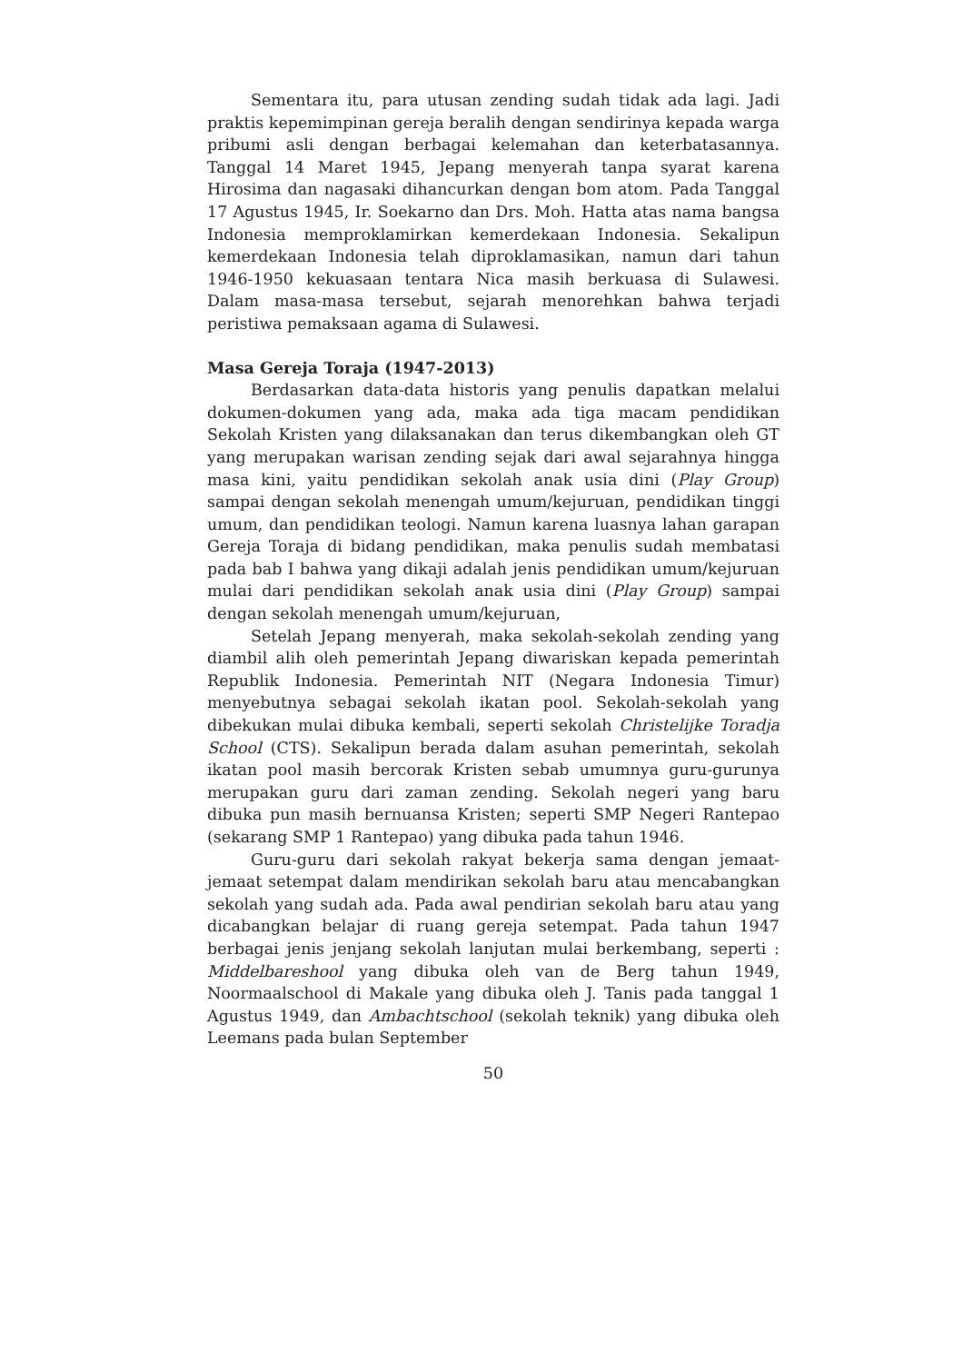Sementara itu, para utusan zending sudah tidak ada lagi. Jadi praktis kepemimpinan gereja beralih dengan sendirinya kepada warga pribumi asli dengan berbagai kelemahan dan keterbatasannya. Tanggal 14 Maret 1945, Jepang menyerah tanpa syarat karena Hirosima dan nagasaki dihancurkan dengan bom atom. Pada Tanggal 17 Agustus 1945, Ir. Soekarno dan Drs. Moh. Hatta atas nama bangsa Indonesia memproklamirkan kemerdekaan Indonesia. Sekalipun kemerdekaan Indonesia telah diproklamasikan, namun dari tahun 1946-1950 kekuasaan tentara Nica masih berkuasa di Sulawesi. Dalam masa-masa tersebut, sejarah menorehkan bahwa terjadi peristiwa pemaksaan agama di Sulawesi.
Masa Gereja Toraja (1947-2013)
Berdasarkan data-data historis yang penulis dapatkan melalui dokumen-dokumen yang ada, maka ada tiga macam pendidikan Sekolah Kristen yang dilaksanakan dan terus dikembangkan oleh GT yang merupakan warisan zending sejak dari awal sejarahnya hingga masa kini, yaitu pendidikan sekolah anak usia dini (Play Group) sampai dengan sekolah menengah umum/kejuruan, pendidikan tinggi umum, dan pendidikan teologi. Namun karena luasnya lahan garapan Gereja Toraja di bidang pendidikan, maka penulis sudah membatasi pada bab I bahwa yang dikaji adalah jenis pendidikan umum/kejuruan mulai dari pendidikan sekolah anak usia dini (Play Group) sampai dengan sekolah menengah umum/kejuruan,
Setelah Jepang menyerah, maka sekolah-sekolah zending yang diambil alih oleh pemerintah Jepang diwariskan kepada pemerintah Republik Indonesia. Pemerintah NIT (Negara Indonesia Timur) menyebutnya sebagai sekolah ikatan pool. Sekolah-sekolah yang dibekukan mulai dibuka kembali, seperti sekolah Christelijke Toradja School (CTS). Sekalipun berada dalam asuhan pemerintah, sekolah ikatan pool masih bercorak Kristen sebab umumnya guru-gurunya merupakan guru dari zaman zending. Sekolah negeri yang baru dibuka pun masih bernuansa Kristen; seperti SMP Negeri Rantepao (sekarang SMP 1 Rantepao) yang dibuka pada tahun 1946.
Guru-guru dari sekolah rakyat bekerja sama dengan jemaat-jemaat setempat dalam mendirikan sekolah baru atau mencabangkan sekolah yang sudah ada. Pada awal pendirian sekolah baru atau yang dicabangkan belajar di ruang gereja setempat. Pada tahun 1947 berbagai jenis jenjang sekolah lanjutan mulai berkembang, seperti : Middelbareshool yang dibuka oleh van de Berg tahun 1949, Noormaalschool di Makale yang dibuka oleh J. Tanis pada tanggal 1 Agustus 1949, dan Ambachtschool (sekolah teknik) yang dibuka oleh Leemans pada bulan September
50